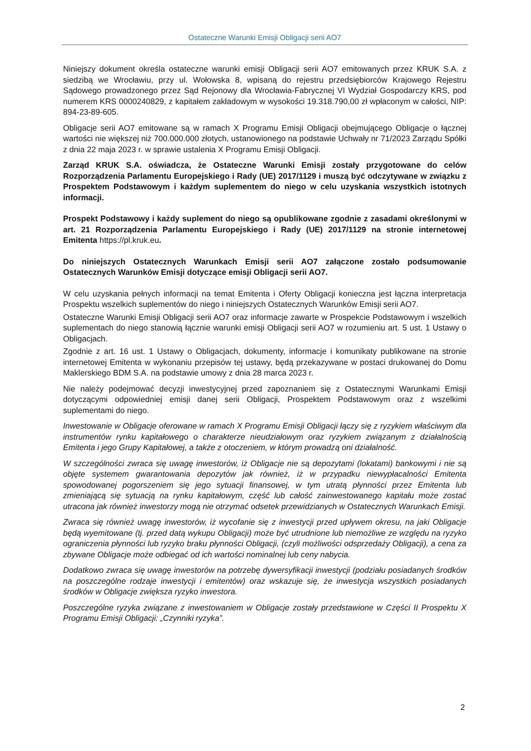Ostateczne Warunki Emisji Obligacji serii AO7
Niniejszy dokument określa ostateczne warunki emisji Obligacji serii AO7 emitowanych przez KRUK S.A. z siedzibą we Wrocławiu, przy ul. Wołowska 8, wpisaną do rejestru przedsiębiorców Krajowego Rejestru Sądowego prowadzonego przez Sąd Rejonowy dla Wrocławia-Fabrycznej VI Wydział Gospodarczy KRS, pod numerem KRS 0000240829, z kapitałem zakładowym w wysokości 19.318.790,00 zł wpłaconym w całości, NIP: 894-23-89-605.
Obligacje serii AO7 emitowane są w ramach X Programu Emisji Obligacji obejmującego Obligacje o łącznej wartości nie większej niż 700.000.000 złotych, ustanowionego na podstawie Uchwały nr 71/2023 Zarządu Spółki z dnia 22 maja 2023 r. w sprawie ustalenia X Programu Emisji Obligacji.
Zarząd KRUK S.A. oświadcza, że Ostateczne Warunki Emisji zostały przygotowane do celów Rozporządzenia Parlamentu Europejskiego i Rady (UE) 2017/1129 i muszą być odczytywane w związku z Prospektem Podstawowym i każdym suplementem do niego w celu uzyskania wszystkich istotnych informacji.
Prospekt Podstawowy i każdy suplement do niego są opublikowane zgodnie z zasadami określonymi w art. 21 Rozporządzenia Parlamentu Europejskiego i Rady (UE) 2017/1129 na stronie internetowej Emitenta https://pl.kruk.eu.
Do niniejszych Ostatecznych Warunkach Emisji serii AO7 załączone zostało podsumowanie Ostatecznych Warunków Emisji dotyczące emisji Obligacji serii AO7.
W celu uzyskania pełnych informacji na temat Emitenta i Oferty Obligacji konieczna jest łączna interpretacja Prospektu wszelkich suplementów do niego i niniejszych Ostatecznych Warunków Emisji serii AO7.
Ostateczne Warunki Emisji Obligacji serii AO7 oraz informacje zawarte w Prospekcie Podstawowym i wszelkich suplementach do niego stanowią łącznie warunki emisji Obligacji serii AO7 w rozumieniu art. 5 ust. 1 Ustawy o Obligacjach.
Zgodnie z art. 16 ust. 1 Ustawy o Obligacjach, dokumenty, informacje i komunikaty publikowane na stronie internetowej Emitenta w wykonaniu przepisów tej ustawy, będą przekazywane w postaci drukowanej do Domu Maklerskiego BDM S.A. na podstawie umowy z dnia 28 marca 2023 r.
Nie należy podejmować decyzji inwestycyjnej przed zapoznaniem się z Ostatecznymi Warunkami Emisji dotyczącymi odpowiedniej emisji danej serii Obligacji, Prospektem Podstawowym oraz z wszelkimi suplementami do niego.
Inwestowanie w Obligacje oferowane w ramach X Programu Emisji Obligacji łączy się z ryzykiem właściwym dla instrumentów rynku kapitałowego o charakterze nieudziałowym oraz ryzykiem związanym z działalnością Emitenta i jego Grupy Kapitałowej, a także z otoczeniem, w którym prowadzą oni działalność.
W szczególności zwraca się uwagę inwestorów, iż Obligacje nie są depozytami (lokatami) bankowymi i nie są objęte systemem gwarantowania depozytów jak również, iż w przypadku niewypłacalności Emitenta spowodowanej pogorszeniem się jego sytuacji finansowej, w tym utratą płynności przez Emitenta lub zmieniającą się sytuacją na rynku kapitałowym, część lub całość zainwestowanego kapitału może zostać utracona jak również inwestorzy mogą nie otrzymać odsetek przewidzianych w Ostatecznych Warunkach Emisji.
Zwraca się również uwagę inwestorów, iż wycofanie się z inwestycji przed upływem okresu, na jaki Obligacje będą wyemitowane (tj. przed datą wykupu Obligacji) może być utrudnione lub niemożliwe ze względu na ryzyko ograniczenia płynności lub ryzyko braku płynności Obligacji, (czyli możliwości odsprzedaży Obligacji), a cena za zbywane Obligacje może odbiegać od ich wartości nominalnej lub ceny nabycia.
Dodatkowo zwraca się uwagę inwestorów na potrzebę dywersyfikacji inwestycji (podziału posiadanych środków na poszczególne rodzaje inwestycji i emitentów) oraz wskazuje się, że inwestycja wszystkich posiadanych środków w Obligacje zwiększa ryzyko inwestora.
Poszczególne ryzyka związane z inwestowaniem w Obligacje zostały przedstawione w Części II Prospektu X Programu Emisji Obligacji: „Czynniki ryzyka”.
2